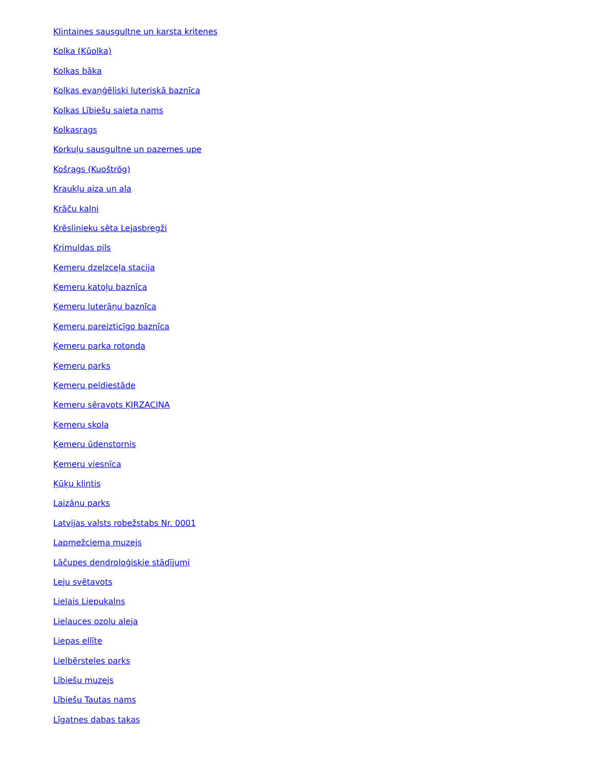Klintaines sausgultne un karsta kritenes
Kolka (Kūolka)
Kolkas bāka
Kolkas evaņģēliski luteriskā baznīca
Kolkas Lībiešu saieta nams
Kolkasrags
Korkuļu sausgultne un pazemes upe
Košrags (Kuoštrõg)
Kraukļu aiza un ala
Krāču kalni
Krēslinieku sēta Lejasbregži
Krimuldas pils
Ķemeru dzelzceļa stacija
Ķemeru katoļu baznīca
Ķemeru luterāņu baznīca
Ķemeru pareizticīgo baznīca
Ķemeru parka rotonda
Ķemeru parks
Ķemeru peldiestāde
Ķemeru sēravots ĶIRZACIŅA
Ķemeru skola
Ķemeru ūdenstornis
Ķemeru viesnīca
Ķūķu klintis
Laizānu parks
Latvijas valsts robežstabs Nr. 0001
Lapmežciema muzejs
Lāčupes dendroloģiskie stādījumi
Leju svētavots
Lielais Liepukalns
Lielauces ozolu aleja
Liepas ellīte
Lielbērsteles parks
Lībiešu muzejs
Lībiešu Tautas nams
Līgatnes dabas takas